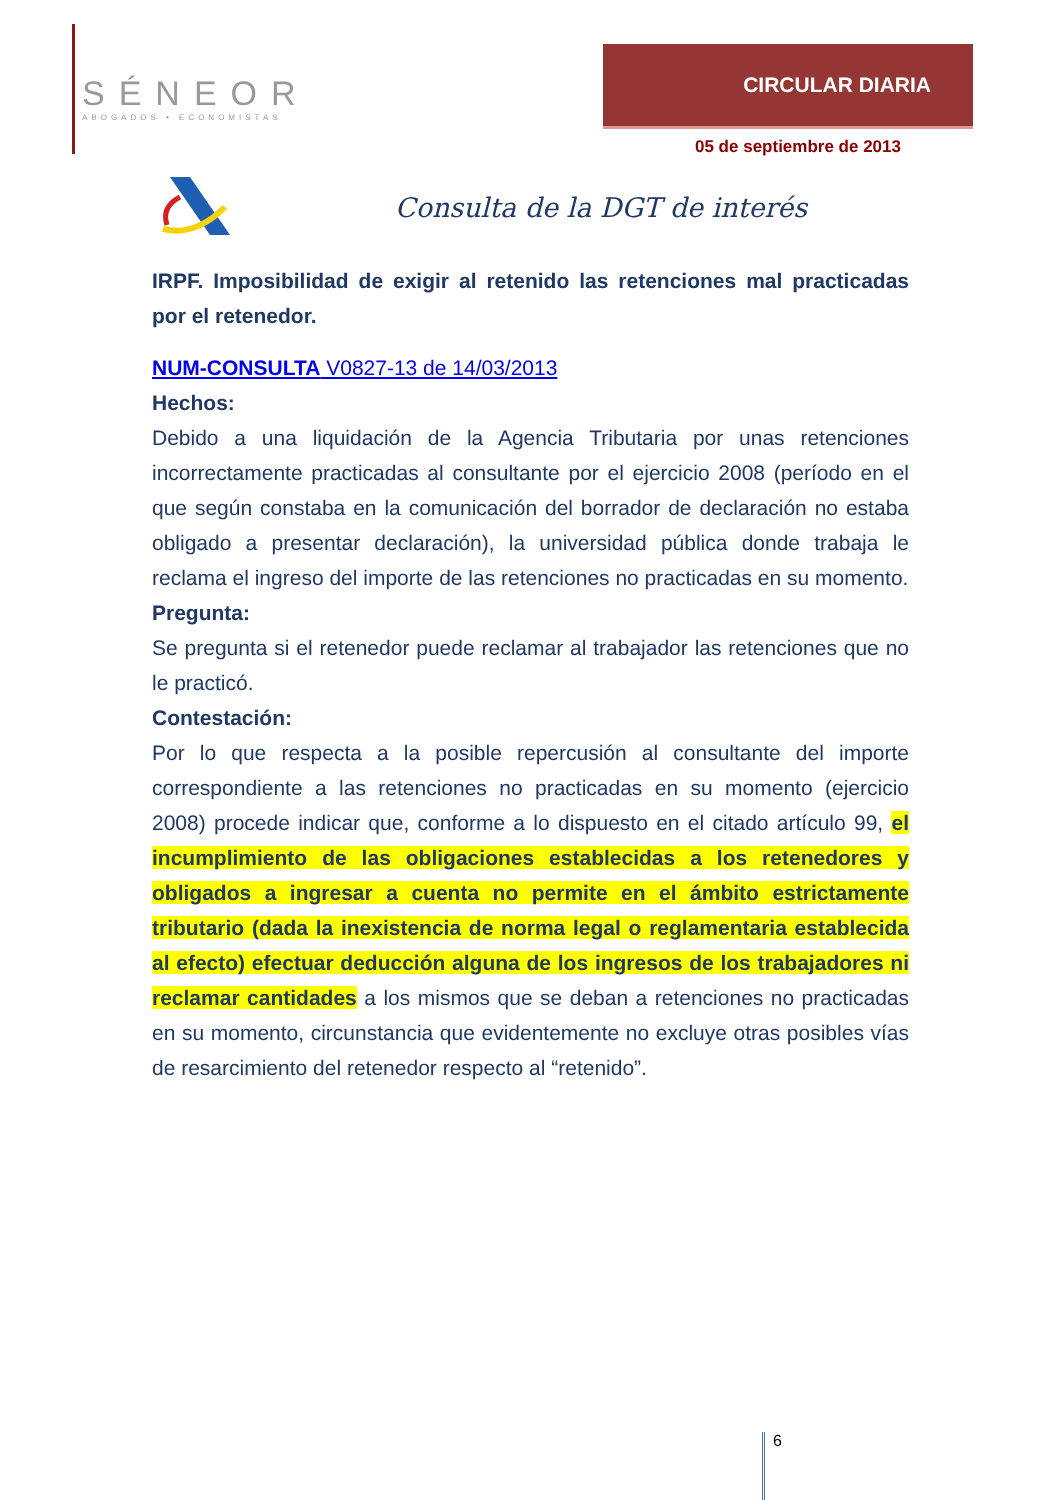SÉNEOR
ABOGADOS • ECONOMISTAS
CIRCULAR DIARIA
05 de septiembre de 2013
Consulta de la DGT de interés
IRPF. Imposibilidad de exigir al retenido las retenciones mal practicadas por el retenedor.
NUM-CONSULTA V0827-13 de 14/03/2013
Hechos:
Debido a una liquidación de la Agencia Tributaria por unas retenciones incorrectamente practicadas al consultante por el ejercicio 2008 (período en el que según constaba en la comunicación del borrador de declaración no estaba obligado a presentar declaración), la universidad pública donde trabaja le reclama el ingreso del importe de las retenciones no practicadas en su momento.
Pregunta:
Se pregunta si el retenedor puede reclamar al trabajador las retenciones que no le practicó.
Contestación:
Por lo que respecta a la posible repercusión al consultante del importe correspondiente a las retenciones no practicadas en su momento (ejercicio 2008) procede indicar que, conforme a lo dispuesto en el citado artículo 99, el incumplimiento de las obligaciones establecidas a los retenedores y obligados a ingresar a cuenta no permite en el ámbito estrictamente tributario (dada la inexistencia de norma legal o reglamentaria establecida al efecto) efectuar deducción alguna de los ingresos de los trabajadores ni reclamar cantidades a los mismos que se deban a retenciones no practicadas en su momento, circunstancia que evidentemente no excluye otras posibles vías de resarcimiento del retenedor respecto al “retenido”.
6